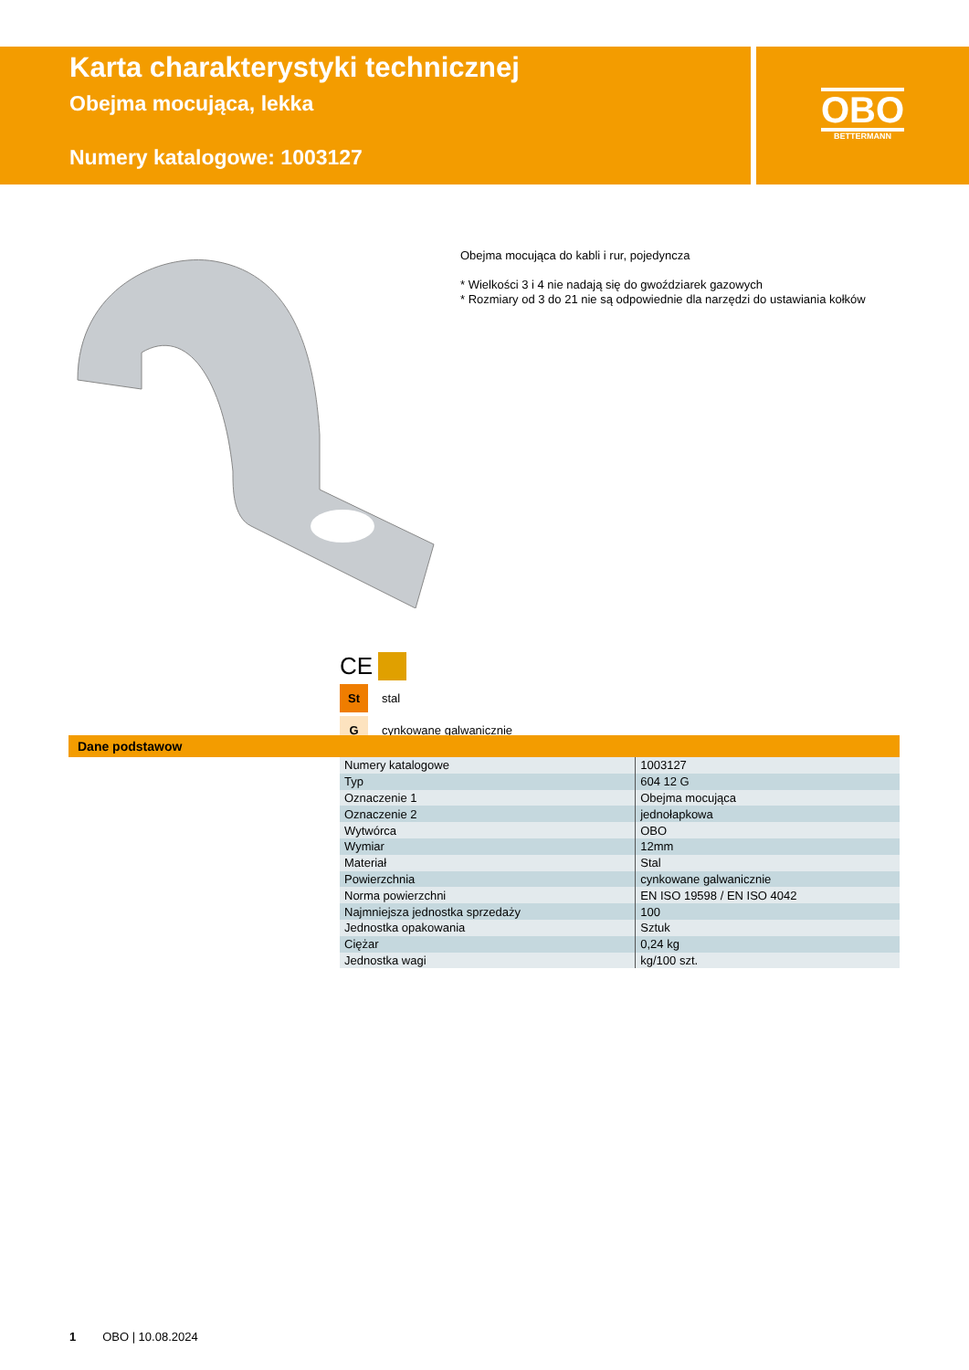Karta charakterystyki technicznej
Obejma mocująca, lekka
Numery katalogowe: 1003127
OBO
BETTERMANN
Obejma mocująca do kabli i rur, pojedyncza
* Wielkości 3 i 4 nie nadają się do gwoździarek gazowych
* Rozmiary od 3 do 21 nie są odpowiednie dla narzędzi do ustawiania kołków
CE
St stal
Gcynkowane galwanicznie
Dane podstawow
| Numery katalogowe | 1003127 |
| Typ | 604 12 G |
| Oznaczenie 1 | Obejma mocująca |
| Oznaczenie 2 | jednołapkowa |
| Wytwórca | OBO |
| Wymiar | 12mm |
| Materiał | Stal |
| Powierzchnia | cynkowane galwanicznie |
| Norma powierzchni | EN ISO 19598 / EN ISO 4042 |
| Najmniejsza jednostka sprzedaży | 100 |
| Jednostka opakowania | Sztuk |
| Ciężar | 0,24 kg |
| Jednostka wagi | kg/100 szt. |
1 OBO | 10.08.2024